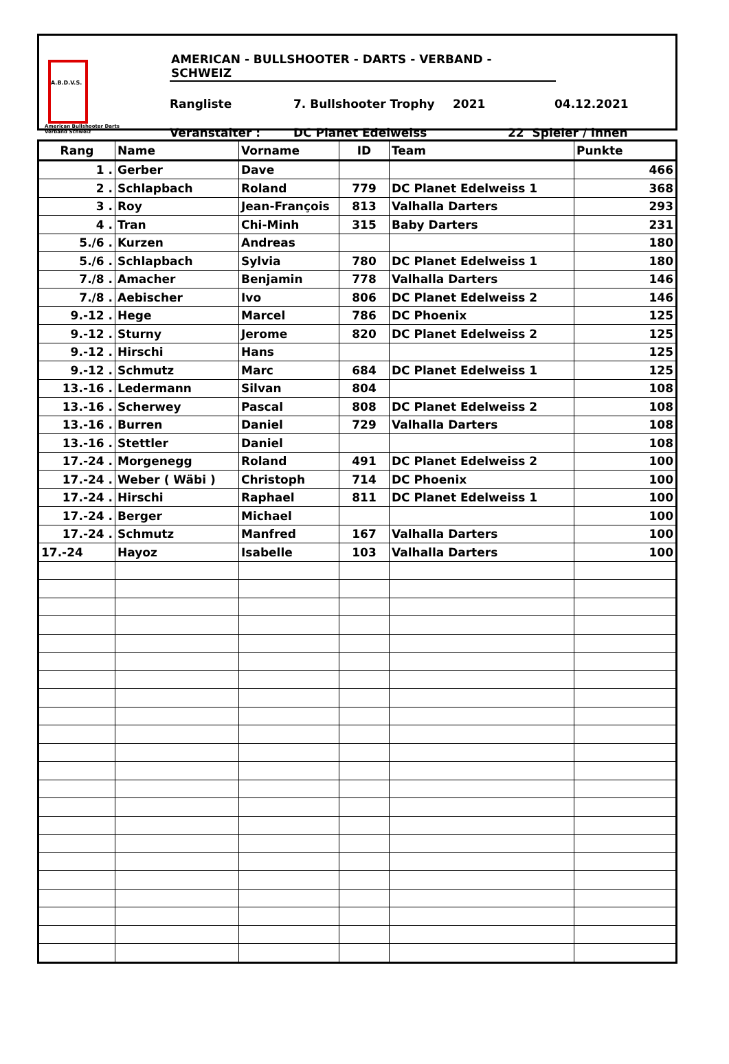A.B.D.V.S.
American Bullshooter Darts Verband Schweiz
AMERICAN - BULLSHOOTER - DARTS - VERBAND - SCHWEIZ
Rangliste 7. Bullshooter Trophy 2021 04.12.2021
Veranstalter : DC Planet Edelweiss 22 Spieler / innen
| Rang | Name | Vorname | ID | Team | Punkte |
| --- | --- | --- | --- | --- | --- |
| 1 . | Gerber | Dave | | | 466 |
| 2 . | Schlapbach | Roland | 779 | DC Planet Edelweiss 1 | 368 |
| 3 . | Roy | Jean-François | 813 | Valhalla Darters | 293 |
| 4 . | Tran | Chi-Minh | 315 | Baby Darters | 231 |
| 5./6 . | Kurzen | Andreas | | | 180 |
| 5./6 . | Schlapbach | Sylvia | 780 | DC Planet Edelweiss 1 | 180 |
| 7./8 . | Amacher | Benjamin | 778 | Valhalla Darters | 146 |
| 7./8 . | Aebischer | Ivo | 806 | DC Planet Edelweiss 2 | 146 |
| 9.-12 . | Hege | Marcel | 786 | DC Phoenix | 125 |
| 9.-12 . | Sturny | Jerome | 820 | DC Planet Edelweiss 2 | 125 |
| 9.-12 . | Hirschi | Hans | | | 125 |
| 9.-12 . | Schmutz | Marc | 684 | DC Planet Edelweiss 1 | 125 |
| 13.-16 . | Ledermann | Silvan | 804 | | 108 |
| 13.-16 . | Scherwey | Pascal | 808 | DC Planet Edelweiss 2 | 108 |
| 13.-16 . | Burren | Daniel | 729 | Valhalla Darters | 108 |
| 13.-16 . | Stettler | Daniel | | | 108 |
| 17.-24 . | Morgenegg | Roland | 491 | DC Planet Edelweiss 2 | 100 |
| 17.-24 . | Weber ( Wäbi ) | Christoph | 714 | DC Phoenix | 100 |
| 17.-24 . | Hirschi | Raphael | 811 | DC Planet Edelweiss 1 | 100 |
| 17.-24 . | Berger | Michael | | | 100 |
| 17.-24 . | Schmutz | Manfred | 167 | Valhalla Darters | 100 |
| 17.-24 | Hayoz | Isabelle | 103 | Valhalla Darters | 100 |